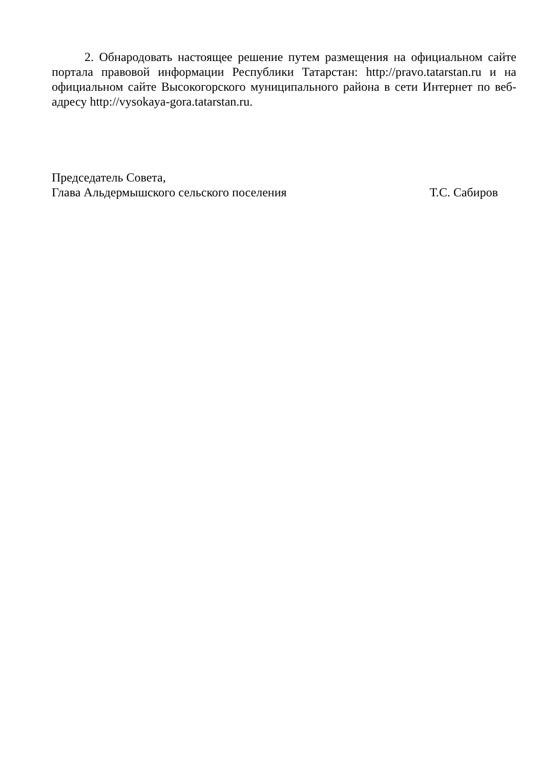2. Обнародовать настоящее решение путем размещения на официальном сайте портала правовой информации Республики Татарстан: http://pravo.tatarstan.ru и на официальном сайте Высокогорского муниципального района в сети Интернет по веб-адресу http://vysokaya-gora.tatarstan.ru.
Председатель Совета,
Глава Альдермышского сельского поселения Т.С. Сабиров